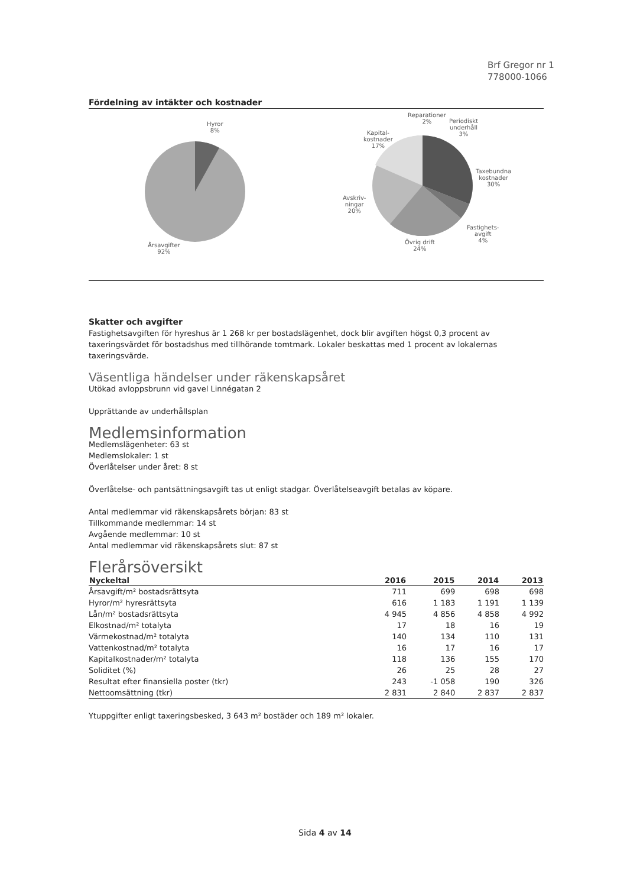Brf Gregor nr 1
778000-1066
Fördelning av intäkter och kostnader
Hyror
8%
Årsavgifter
92%
Reparationer
2% Periodiskt
underhåll
3% Kapital-
kostnader
17%
Taxebundna
kostnader
30%
Avskriv-
ningar
20%
Fastighets-
avgift
4% Övrig drift
24%
Skatter och avgifter
Fastighetsavgiften för hyreshus är 1 268 kr per bostadslägenhet, dock blir avgiften högst 0,3 procent av taxeringsvärdet för bostadshus med tillhörande tomtmark. Lokaler beskattas med 1 procent av lokalernas taxeringsvärde.
Väsentliga händelser under räkenskapsåret
Utökad avloppsbrunn vid gavel Linnégatan 2
Upprättande av underhållsplan
Medlemsinformation
Medlemslägenheter: 63 st
Medlemslokaler: 1 st
Överlåtelser under året: 8 st
Överlåtelse- och pantsättningsavgift tas ut enligt stadgar. Överlåtelseavgift betalas av köpare.
Antal medlemmar vid räkenskapsårets början: 83 st
Tillkommande medlemmar: 14 st
Avgående medlemmar: 10 st
Antal medlemmar vid räkenskapsårets slut: 87 st
Flerårsöversikt
| Nyckeltal | 2016 | 2015 | 2014 | 2013 |
| --- | --- | --- | --- | --- |
| Årsavgift/m² bostadsrättsyta | 711 | 699 | 698 | 698 |
| Hyror/m² hyresrättsyta | 616 | 1 183 | 1 191 | 1 139 |
| Lån/m² bostadsrättsyta | 4 945 | 4 856 | 4 858 | 4 992 |
| Elkostnad/m² totalyta | 17 | 18 | 16 | 19 |
| Värmekostnad/m² totalyta | 140 | 134 | 110 | 131 |
| Vattenkostnad/m² totalyta | 16 | 17 | 16 | 17 |
| Kapitalkostnader/m² totalyta | 118 | 136 | 155 | 170 |
| Soliditet (%) | 26 | 25 | 28 | 27 |
| Resultat efter finansiella poster (tkr) | 243 | -1 058 | 190 | 326 |
| Nettoomsättning (tkr) | 2 831 | 2 840 | 2 837 | 2 837 |
Ytuppgifter enligt taxeringsbesked, 3 643 m² bostäder och 189 m² lokaler.
Sida 4 av 14